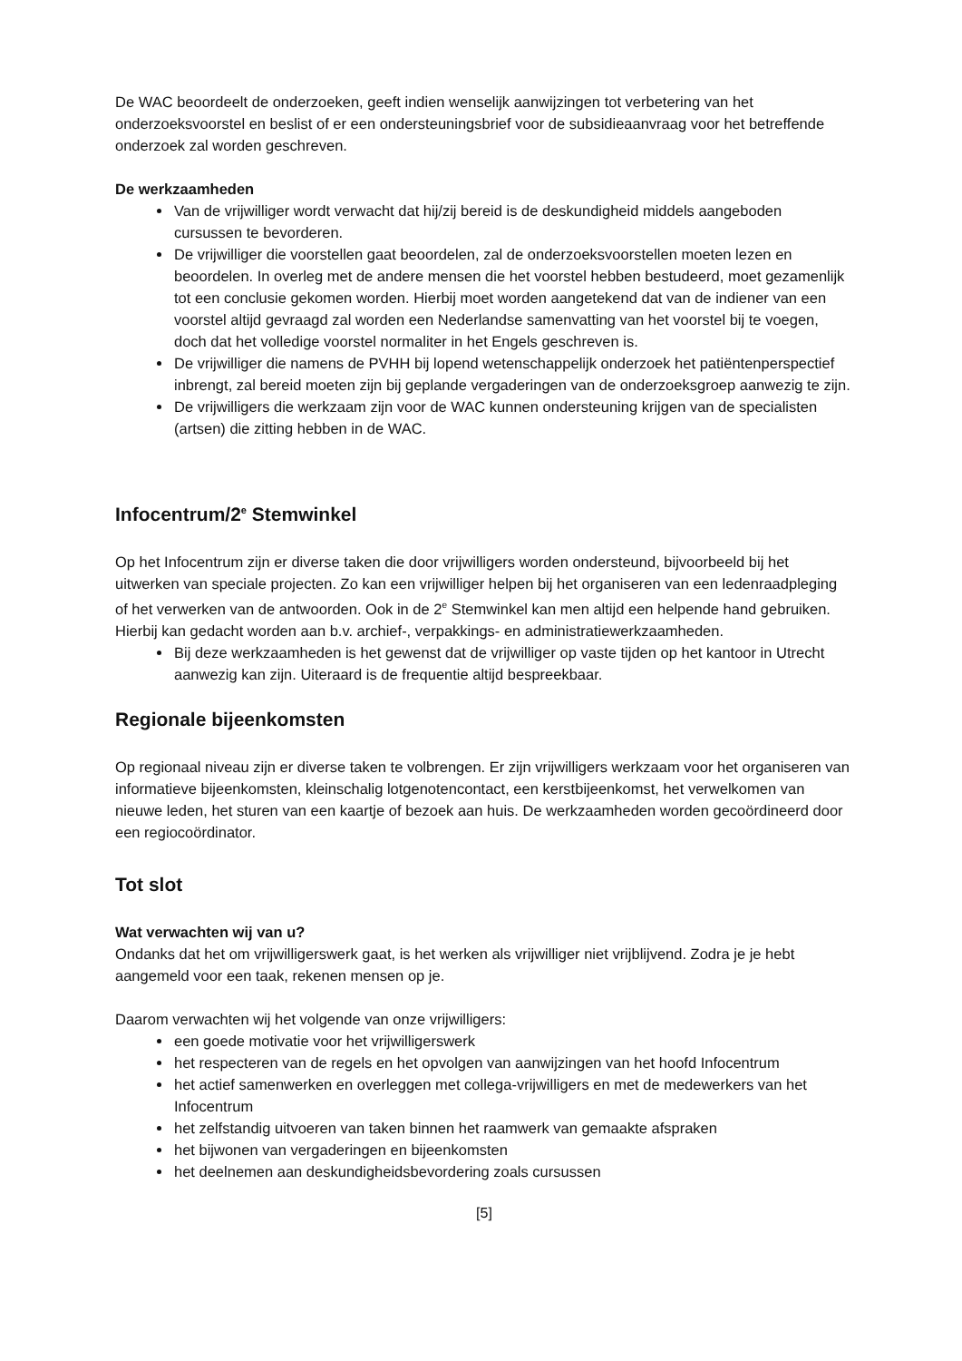De WAC beoordeelt de onderzoeken, geeft indien wenselijk aanwijzingen tot verbetering van het onderzoeksvoorstel en beslist of er een ondersteuningsbrief voor de subsidieaanvraag voor het betreffende onderzoek zal worden geschreven.
De werkzaamheden
Van de vrijwilliger wordt verwacht dat hij/zij bereid is de deskundigheid middels aangeboden cursussen te bevorderen.
De vrijwilliger die voorstellen gaat beoordelen, zal de onderzoeksvoorstellen moeten lezen en beoordelen. In overleg met de andere mensen die het voorstel hebben bestudeerd, moet gezamenlijk tot een conclusie gekomen worden. Hierbij moet worden aangetekend dat van de indiener van een voorstel altijd gevraagd zal worden een Nederlandse samenvatting van het voorstel bij te voegen, doch dat het volledige voorstel normaliter in het Engels geschreven is.
De vrijwilliger die namens de PVHH bij lopend wetenschappelijk onderzoek het patiëntenperspectief inbrengt, zal bereid moeten zijn bij geplande vergaderingen van de onderzoeksgroep aanwezig te zijn.
De vrijwilligers die werkzaam zijn voor de WAC kunnen ondersteuning krijgen van de specialisten (artsen) die zitting hebben in de WAC.
Infocentrum/2<sup>e</sup> Stemwinkel
Op het Infocentrum zijn er diverse taken die door vrijwilligers worden ondersteund, bijvoorbeeld bij het uitwerken van speciale projecten. Zo kan een vrijwilliger helpen bij het organiseren van een ledenraadpleging of het verwerken van de antwoorden. Ook in de 2<sup>e</sup> Stemwinkel kan men altijd een helpende hand gebruiken. Hierbij kan gedacht worden aan b.v. archief-, verpakkings- en administratiewerkzaamheden.
Bij deze werkzaamheden is het gewenst dat de vrijwilliger op vaste tijden op het kantoor in Utrecht aanwezig kan zijn. Uiteraard is de frequentie altijd bespreekbaar.
Regionale bijeenkomsten
Op regionaal niveau zijn er diverse taken te volbrengen. Er zijn vrijwilligers werkzaam voor het organiseren van informatieve bijeenkomsten, kleinschalig lotgenotencontact, een kerstbijeenkomst, het verwelkomen van nieuwe leden, het sturen van een kaartje of bezoek aan huis. De werkzaamheden worden gecoördineerd door een regiocoördinator.
Tot slot
Wat verwachten wij van u?
Ondanks dat het om vrijwilligerswerk gaat, is het werken als vrijwilliger niet vrijblijvend. Zodra je je hebt aangemeld voor een taak, rekenen mensen op je.
Daarom verwachten wij het volgende van onze vrijwilligers:
een goede motivatie voor het vrijwilligerswerk
het respecteren van de regels en het opvolgen van aanwijzingen van het hoofd Infocentrum
het actief samenwerken en overleggen met collega-vrijwilligers en met de medewerkers van het Infocentrum
het zelfstandig uitvoeren van taken binnen het raamwerk van gemaakte afspraken
het bijwonen van vergaderingen en bijeenkomsten
het deelnemen aan deskundigheidsbevordering zoals cursussen
[5]